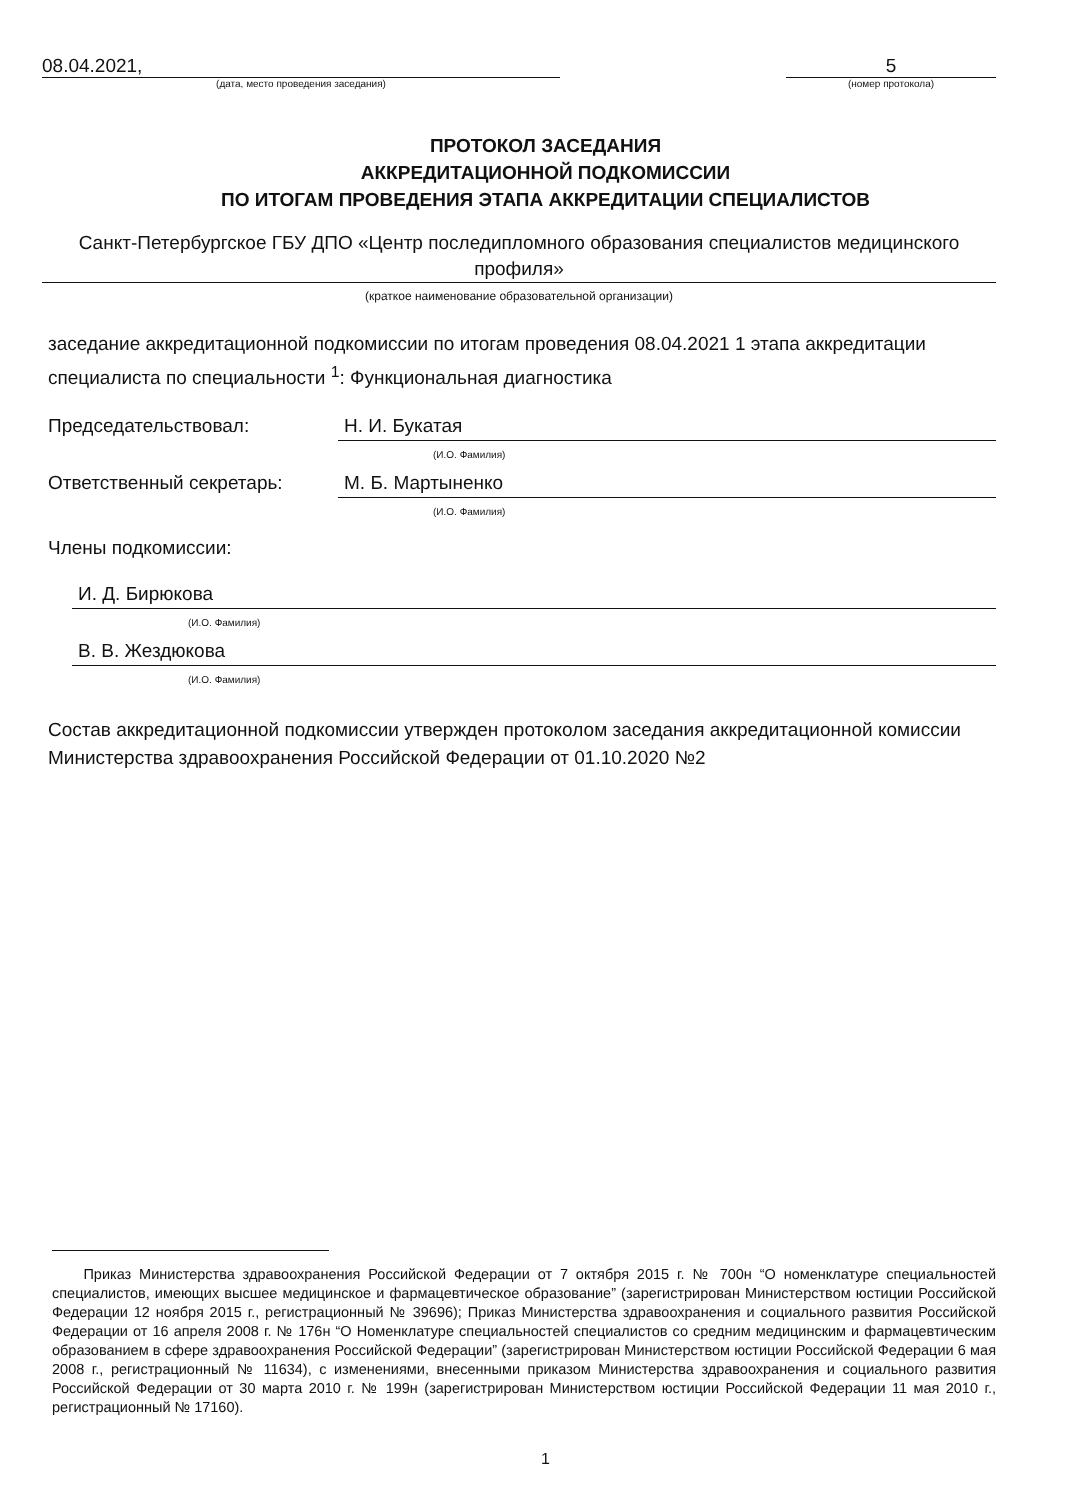08.04.2021,
(дата, место проведения заседания)
5
(номер протокола)
ПРОТОКОЛ ЗАСЕДАНИЯ
АККРЕДИТАЦИОННОЙ ПОДКОМИССИИ
ПО ИТОГАМ ПРОВЕДЕНИЯ ЭТАПА АККРЕДИТАЦИИ СПЕЦИАЛИСТОВ
Санкт-Петербургское ГБУ ДПО «Центр последипломного образования специалистов медицинского профиля»
(краткое наименование образовательной организации)
заседание аккредитационной подкомиссии по итогам проведения 08.04.2021 1 этапа аккредитации специалиста по специальности <sup>1</sup>: Функциональная диагностика
Председательствовал: Н. И. Букатая
(И.О. Фамилия)
Ответственный секретарь: М. Б. Мартыненко
(И.О. Фамилия)
Члены подкомиссии:
И. Д. Бирюкова
(И.О. Фамилия)
В. В. Жездюкова
(И.О. Фамилия)
Состав аккредитационной подкомиссии утвержден протоколом заседания аккредитационной комиссии Министерства здравоохранения Российской Федерации от 01.10.2020 №2
Приказ Министерства здравоохранения Российской Федерации от 7 октября 2015 г. № 700н “О номенклатуре специальностей специалистов, имеющих высшее медицинское и фармацевтическое образование” (зарегистрирован Министерством юстиции Российской Федерации 12 ноября 2015 г., регистрационный № 39696); Приказ Министерства здравоохранения и социального развития Российской Федерации от 16 апреля 2008 г. № 176н “О Номенклатуре специальностей специалистов со средним медицинским и фармацевтическим образованием в сфере здравоохранения Российской Федерации” (зарегистрирован Министерством юстиции Российской Федерации 6 мая 2008 г., регистрационный № 11634), с изменениями, внесенными приказом Министерства здравоохранения и социального развития Российской Федерации от 30 марта 2010 г. № 199н (зарегистрирован Министерством юстиции Российской Федерации 11 мая 2010 г., регистрационный № 17160).
1